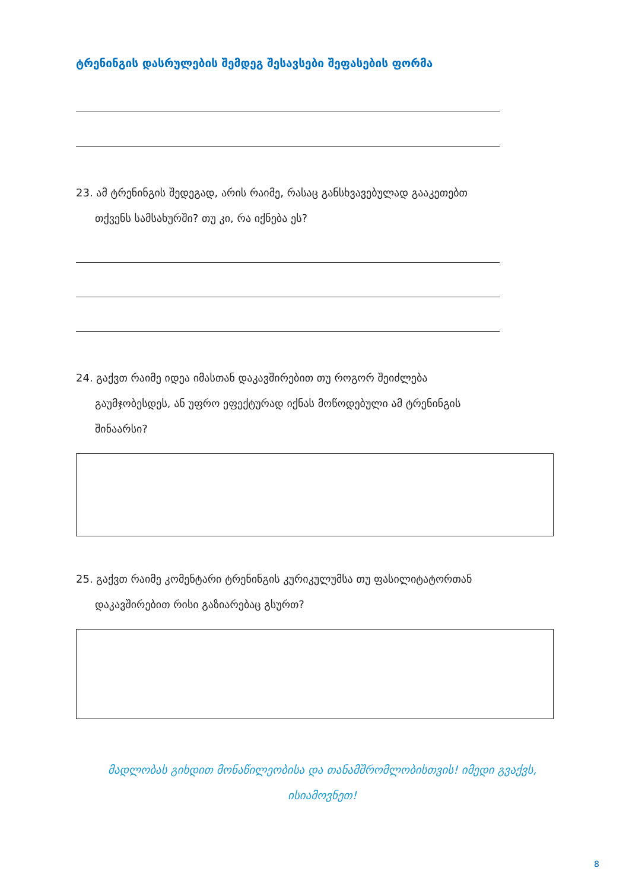ტრენინგის დასრულების შემდეგ შესავსები შეფასების ფორმა
23. ამ ტრენინგის შედეგად, არის რაიმე, რასაც განსხვავებულად გააკეთებთ
თქვენს სამსახურში? თუ კი, რა იქნება ეს?
24. გაქვთ რაიმე იდეა იმასთან დაკავშირებით თუ როგორ შეიძლება
გაუმჯობესდეს, ან უფრო ეფექტურად იქნას მოწოდებული ამ ტრენინგის
შინაარსი?
25. გაქვთ რაიმე კომენტარი ტრენინგის კურიკულუმსა თუ ფასილიტატორთან
დაკავშირებით რისი გაზიარებაც გსურთ?
მადლობას გიხდით მონაწილეობისა და თანამშრომლობისთვის! იმედი გვაქვს,
ისიამოვნეთ!
8